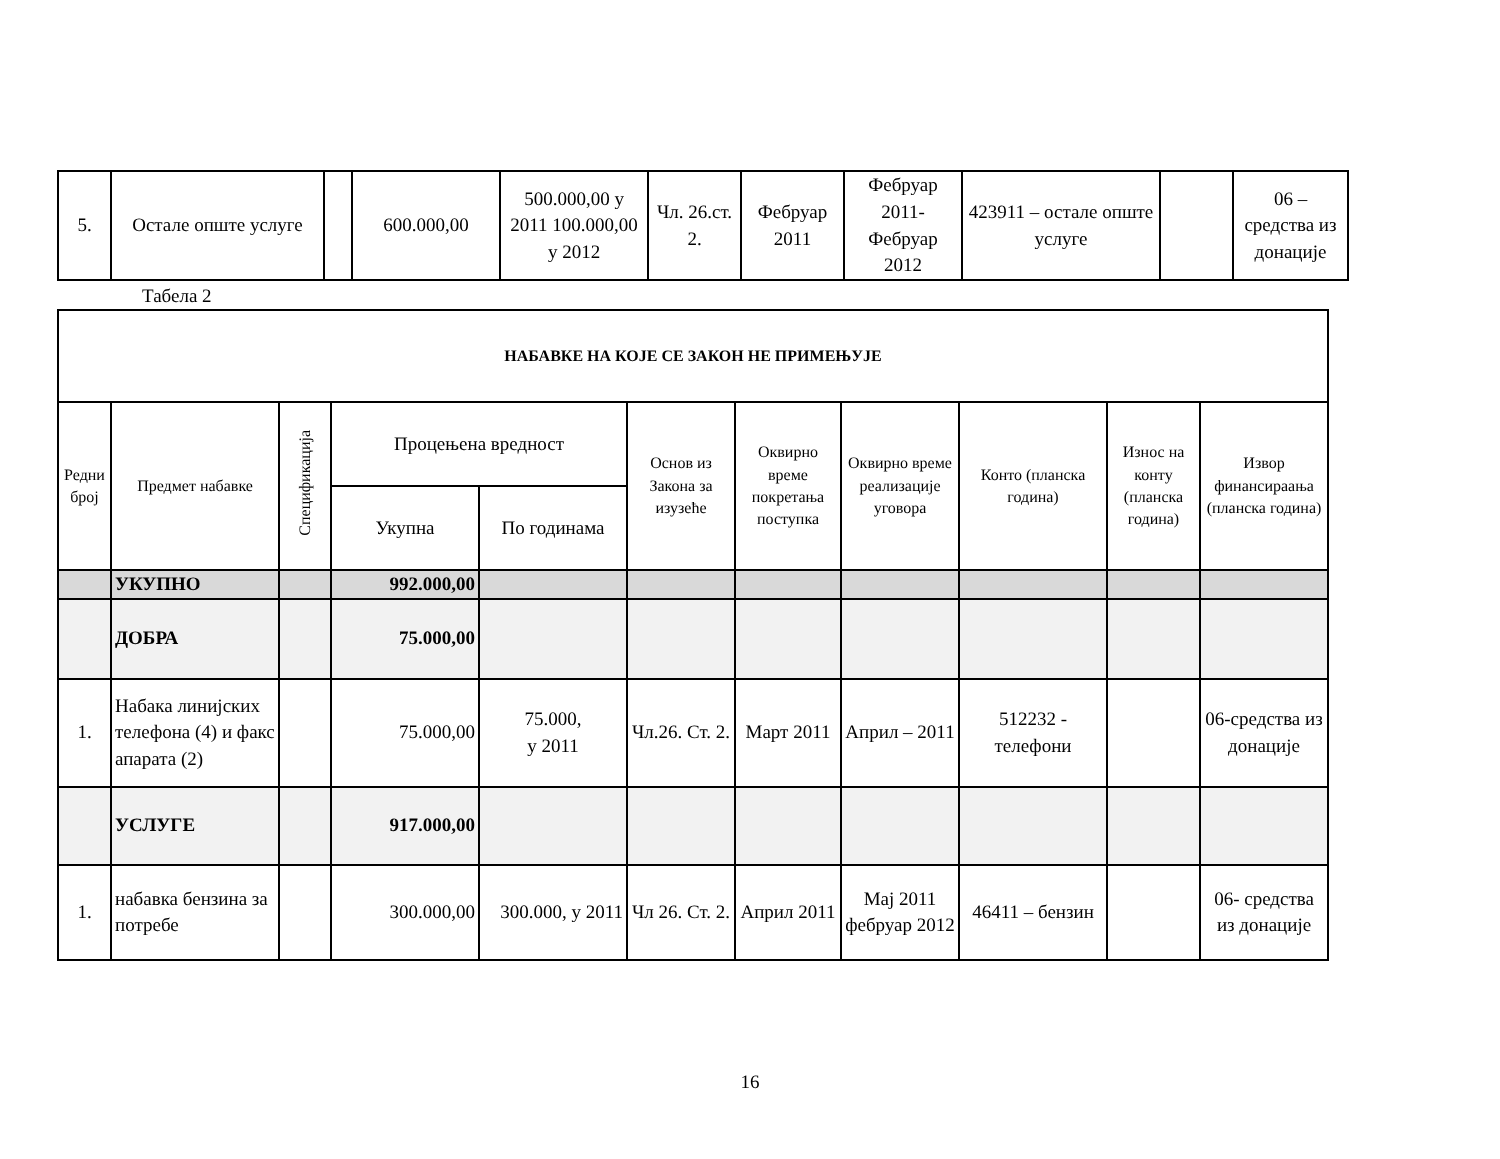| 5. | Остале опште услуге | | 600.000,00 | 500.000,00 у 2011 100.000,00 у 2012 | Чл. 26.ст. 2. | Фебруар 2011 | Фебруар 2011- Фебруар 2012 | 423911 – остале опште услуге | | 06 – средства из донације |
Табела 2
| НАБАВКЕ НА КОЈЕ СЕ ЗАКОН НЕ ПРИМЕЊУЈЕ | | | | | | | | | | |
| --- | --- | --- | --- | --- | --- | --- | --- | --- | --- | --- |
| Редни број | Предмет набавке | Спецификација | Процењена вредност | | Основ из Закона за изузеће | Оквирно време покретања поступка | Оквирно време реализације уговора | Конто (планска година) | Износ на конту (планска година) | Извор финансираања (планска година) |
| | | | Укупна | По годинама | | | | | | |
| | УКУПНО | | 992.000,00 | | | | | | | |
| | ДОБРА | | 75.000,00 | | | | | | | |
| 1. | Набака линијских телефона (4) и факс апарата (2) | | 75.000,00 | 75.000, у 2011 | Чл.26. Ст. 2. | Март 2011 | Април – 2011 | 512232 - телефони | | 06-средства из донације |
| | УСЛУГЕ | | 917.000,00 | | | | | | | |
| 1. | набавка бензина за потребе | | 300.000,00 | 300.000, у 2011 | Чл 26. Ст. 2. | Април 2011 | Мај 2011 фебруар 2012 | 46411 – бензин | | 06- средства из донације |
16